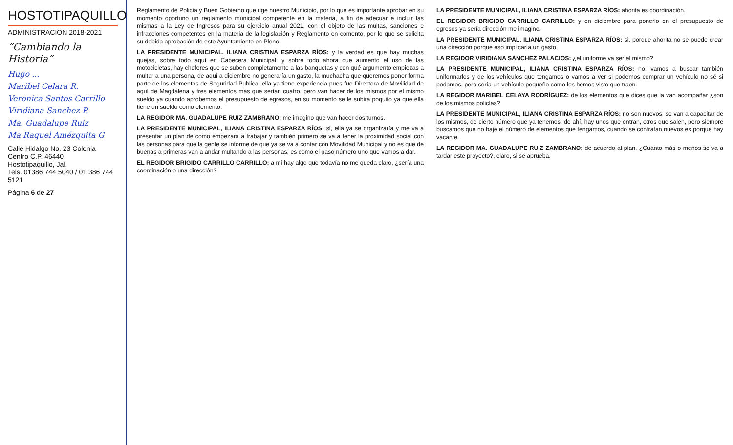HOSTOTIPAQUILLO
ADMINISTRACION 2018-2021
“Cambiando la Historia”
Hugo ...
Maribel Celara R.
Veronica Santos Carrillo
Viridiana Sanchez P.
Ma. Guadalupe Ruiz
Ma Raquel Amézquita G
Calle Hidalgo No. 23 Colonia Centro C.P. 46440
Hostotipaquillo, Jal.
Tels. 01386 744 5040 / 01 386 744 5121
Página 6 de 27
Reglamento de Policía y Buen Gobierno que rige nuestro Municipio, por lo que es importante aprobar en su momento oportuno un reglamento municipal competente en la materia, a fin de adecuar e incluir las mismas a la Ley de Ingresos para su ejercicio anual 2021, con el objeto de las multas, sanciones e infracciones competentes en la materia de la legislación y Reglamento en comento, por lo que se solicita su debida aprobación de este Ayuntamiento en Pleno.
LA PRESIDENTE MUNICIPAL, ILIANA CRISTINA ESPARZA RÍOS: y la verdad es que hay muchas quejas, sobre todo aquí en Cabecera Municipal, y sobre todo ahora que aumento el uso de las motocicletas, hay choferes que se suben completamente a las banquetas y con qué argumento empiezas a multar a una persona, de aquí a diciembre no generaría un gasto, la muchacha que queremos poner forma parte de los elementos de Seguridad Publica, ella ya tiene experiencia pues fue Directora de Movilidad de aquí de Magdalena y tres elementos más que serían cuatro, pero van hacer de los mismos por el mismo sueldo ya cuando aprobemos el presupuesto de egresos, en su momento se le subirá poquito ya que ella tiene un sueldo como elemento.
LA REGIDOR MA. GUADALUPE RUIZ ZAMBRANO: me imagino que van hacer dos turnos.
LA PRESIDENTE MUNICIPAL, ILIANA CRISTINA ESPARZA RÍOS: si, ella ya se organizaría y me va a presentar un plan de como empezara a trabajar y también primero se va a tener la proximidad social con las personas para que la gente se informe de que ya se va a contar con Movilidad Municipal y no es que de buenas a primeras van a andar multando a las personas, es como el paso número uno que vamos a dar.
EL REGIDOR BRIGIDO CARRILLO CARRILLO: a mi hay algo que todavía no me queda claro, ¿sería una coordinación o una dirección?
LA PRESIDENTE MUNICIPAL, ILIANA CRISTINA ESPARZA RÍOS: ahorita es coordinación.
EL REGIDOR BRIGIDO CARRILLO CARRILLO: y en diciembre para ponerlo en el presupuesto de egresos ya sería dirección me imagino.
LA PRESIDENTE MUNICIPAL, ILIANA CRISTINA ESPARZA RÍOS: si, porque ahorita no se puede crear una dirección porque eso implicaría un gasto.
LA REGIDOR VIRIDIANA SÁNCHEZ PALACIOS: ¿el uniforme va ser el mismo?
LA PRESIDENTE MUNICIPAL, ILIANA CRISTINA ESPARZA RÍOS: no, vamos a buscar también uniformarlos y de los vehículos que tengamos o vamos a ver si podemos comprar un vehículo no sé si podamos, pero sería un vehículo pequeño como los hemos visto que traen.
LA REGIDOR MARIBEL CELAYA RODRÍGUEZ: de los elementos que dices que la van acompañar ¿son de los mismos policías?
LA PRESIDENTE MUNICIPAL, ILIANA CRISTINA ESPARZA RÍOS: no son nuevos, se van a capacitar de los mismos, de cierto número que ya tenemos, de ahí, hay unos que entran, otros que salen, pero siempre buscamos que no baje el número de elementos que tengamos, cuando se contratan nuevos es porque hay vacante.
LA REGIDOR MA. GUADALUPE RUIZ ZAMBRANO: de acuerdo al plan, ¿Cuánto más o menos se va a tardar este proyecto?, claro, si se aprueba.